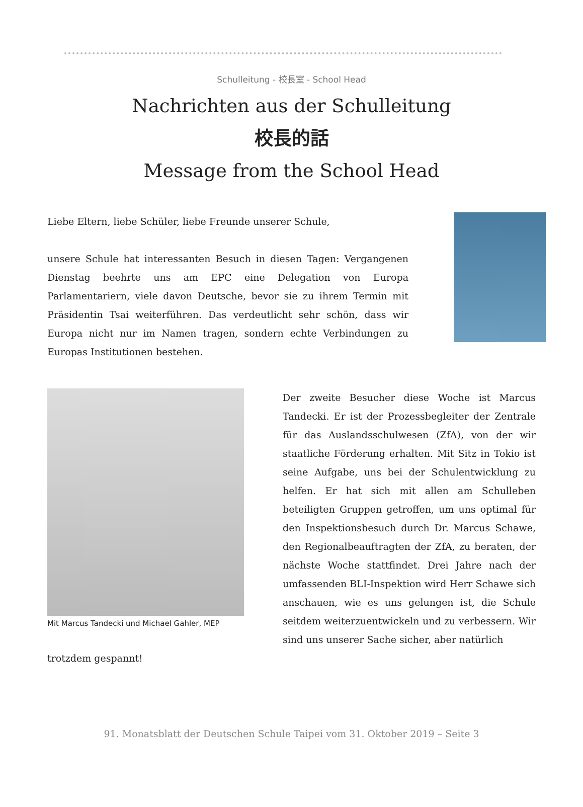Schulleitung - 校長室 - School Head
Nachrichten aus der Schulleitung
校長的話
Message from the School Head
Liebe Eltern, liebe Schüler, liebe Freunde unserer Schule,
unsere Schule hat interessanten Besuch in diesen Tagen: Vergangenen Dienstag beehrte uns am EPC eine Delegation von Europa Parlamentariern, viele davon Deutsche, bevor sie zu ihrem Termin mit Präsidentin Tsai weiterführen. Das verdeutlicht sehr schön, dass wir Europa nicht nur im Namen tragen, sondern echte Verbindungen zu Europas Institutionen bestehen.
Mit Marcus Tandecki und Michael Gahler, MEP
Der zweite Besucher diese Woche ist Marcus Tandecki. Er ist der Prozessbegleiter der Zentrale für das Auslandsschulwesen (ZfA), von der wir staatliche Förderung erhalten. Mit Sitz in Tokio ist seine Aufgabe, uns bei der Schulentwicklung zu helfen. Er hat sich mit allen am Schulleben beteiligten Gruppen getroffen, um uns optimal für den Inspektionsbesuch durch Dr. Marcus Schawe, den Regionalbeauftragten der ZfA, zu beraten, der nächste Woche stattfindet. Drei Jahre nach der umfassenden BLI-Inspektion wird Herr Schawe sich anschauen, wie es uns gelungen ist, die Schule seitdem weiterzuentwickeln und zu verbessern. Wir sind uns unserer Sache sicher, aber natürlich
trotzdem gespannt!
91. Monatsblatt der Deutschen Schule Taipei vom 31. Oktober 2019 – Seite 3